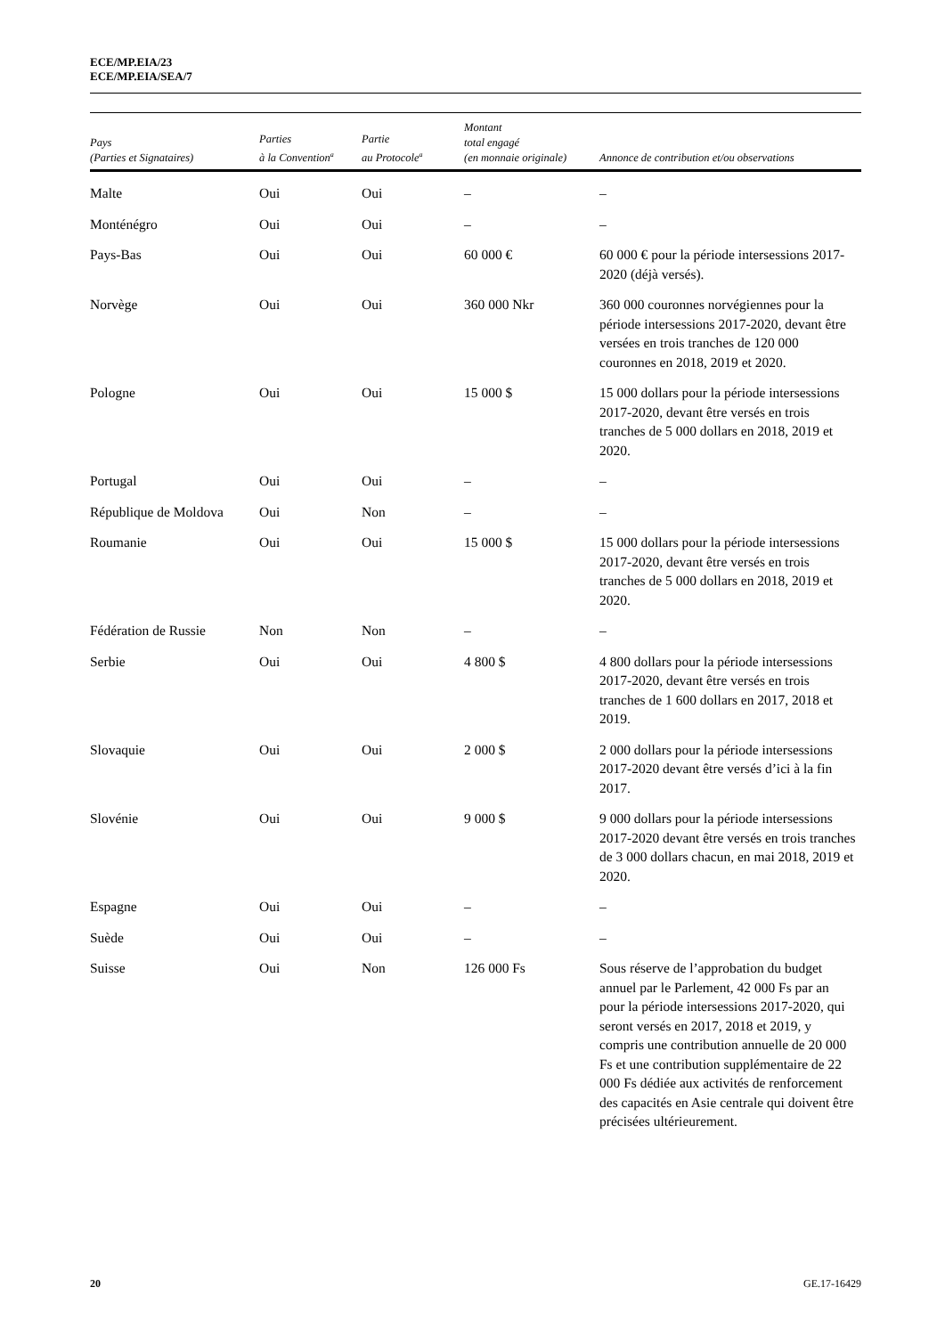ECE/MP.EIA/23
ECE/MP.EIA/SEA/7
| Pays (Parties et Signataires) | Parties à la Convention<sup>a</sup> | Partie au Protocole<sup>a</sup> | Montant total engagé (en monnaie originale) | Annonce de contribution et/ou observations |
| --- | --- | --- | --- | --- |
| Malte | Oui | Oui | – | – |
| Monténégro | Oui | Oui | – | – |
| Pays-Bas | Oui | Oui | 60 000 € | 60 000 € pour la période intersessions 2017-2020 (déjà versés). |
| Norvège | Oui | Oui | 360 000 Nkr | 360 000 couronnes norvégiennes pour la période intersessions 2017-2020, devant être versées en trois tranches de 120 000 couronnes en 2018, 2019 et 2020. |
| Pologne | Oui | Oui | 15 000 $ | 15 000 dollars pour la période intersessions 2017-2020, devant être versés en trois tranches de 5 000 dollars en 2018, 2019 et 2020. |
| Portugal | Oui | Oui | – | – |
| République de Moldova | Oui | Non | – | – |
| Roumanie | Oui | Oui | 15 000 $ | 15 000 dollars pour la période intersessions 2017-2020, devant être versés en trois tranches de 5 000 dollars en 2018, 2019 et 2020. |
| Fédération de Russie | Non | Non | – | – |
| Serbie | Oui | Oui | 4 800 $ | 4 800 dollars pour la période intersessions 2017-2020, devant être versés en trois tranches de 1 600 dollars en 2017, 2018 et 2019. |
| Slovaquie | Oui | Oui | 2 000 $ | 2 000 dollars pour la période intersessions 2017-2020 devant être versés d’ici à la fin 2017. |
| Slovénie | Oui | Oui | 9 000 $ | 9 000 dollars pour la période intersessions 2017-2020 devant être versés en trois tranches de 3 000 dollars chacun, en mai 2018, 2019 et 2020. |
| Espagne | Oui | Oui | – | – |
| Suède | Oui | Oui | – | – |
| Suisse | Oui | Non | 126 000 Fs | Sous réserve de l’approbation du budget annuel par le Parlement, 42 000 Fs par an pour la période intersessions 2017-2020, qui seront versés en 2017, 2018 et 2019, y compris une contribution annuelle de 20 000 Fs et une contribution supplémentaire de 22 000 Fs dédiée aux activités de renforcement des capacités en Asie centrale qui doivent être précisées ultérieurement. |
20 GE.17-16429